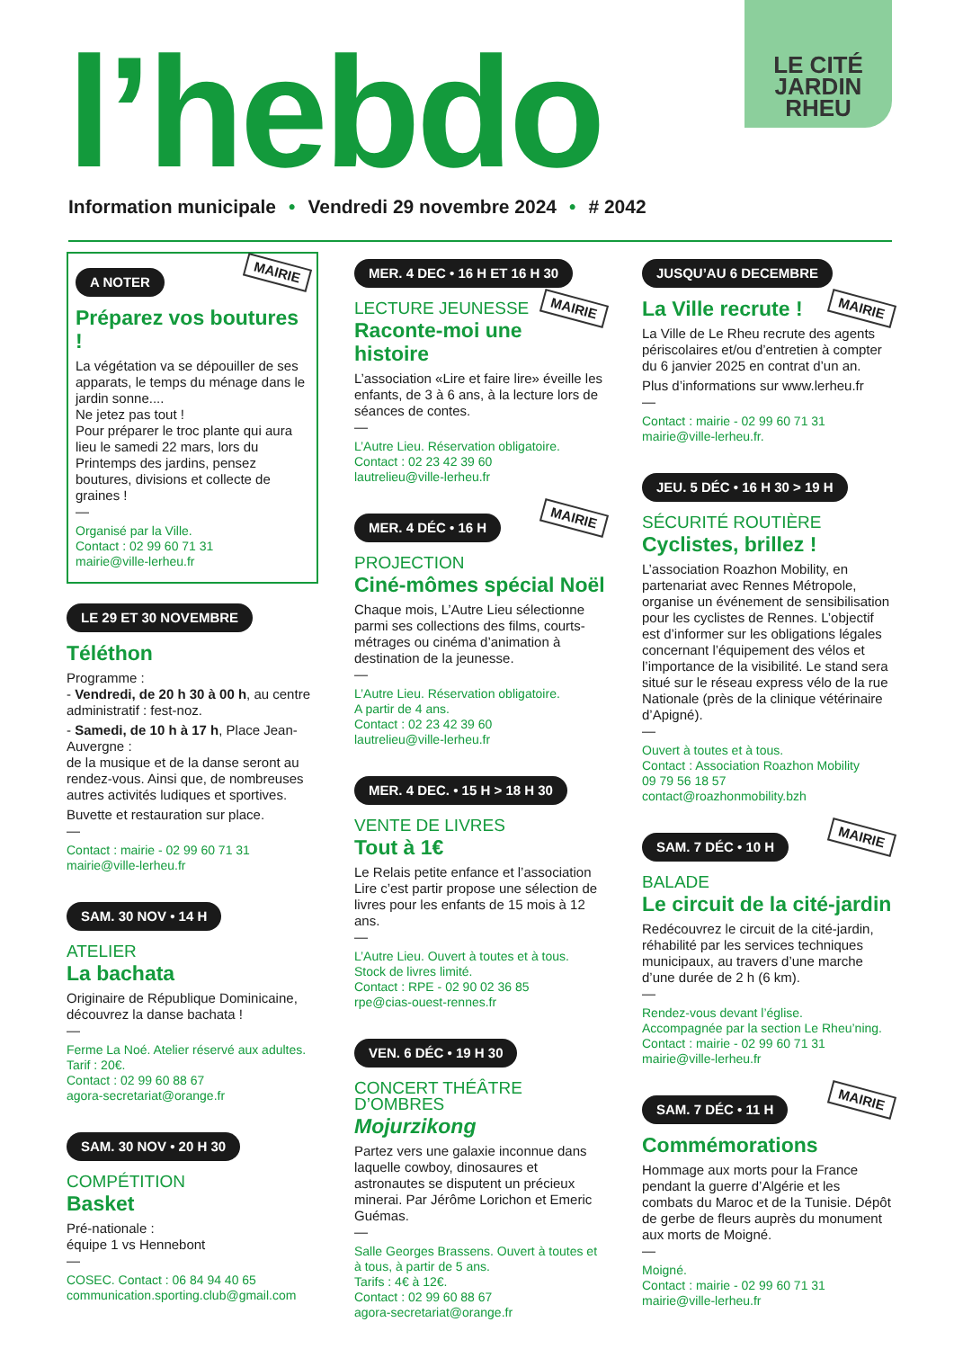LE CITÉ JARDIN
RHEU
l’hebdo
Information municipale • Vendredi 29 novembre 2024 • # 2042
MAIRIE
A NOTER
Préparez vos boutures !
La végétation va se dépouiller de ses apparats, le temps du ménage dans le jardin sonne....
Ne jetez pas tout !
Pour préparer le troc plante qui aura lieu le samedi 22 mars, lors du Printemps des jardins, pensez boutures, divisions et collecte de graines !
—
Organisé par la Ville.
Contact : 02 99 60 71 31
mairie@ville-lerheu.fr
LE 29 ET 30 NOVEMBRE
Téléthon
Programme :
- Vendredi, de 20 h 30 à 00 h, au centre administratif : fest-noz.
- Samedi, de 10 h à 17 h, Place Jean-Auvergne :
de la musique et de la danse seront au rendez-vous. Ainsi que, de nombreuses autres activités ludiques et sportives.
Buvette et restauration sur place.
—
Contact : mairie - 02 99 60 71 31
mairie@ville-lerheu.fr
SAM. 30 NOV • 14 H
ATELIER
La bachata
Originaire de République Dominicaine, découvrez la danse bachata !
—
Ferme La Noé. Atelier réservé aux adultes. Tarif : 20€.
Contact : 02 99 60 88 67
agora-secretariat@orange.fr
SAM. 30 NOV • 20 H 30
COMPÉTITION
Basket
Pré-nationale :
équipe 1 vs Hennebont
—
COSEC. Contact : 06 84 94 40 65
communication.sporting.club@gmail.com
MER. 4 DEC • 16 H ET 16 H 30
MAIRIE
LECTURE JEUNESSE
Raconte-moi une histoire
L’association «Lire et faire lire» éveille les enfants, de 3 à 6 ans, à la lecture lors de séances de contes.
—
L’Autre Lieu. Réservation obligatoire.
Contact : 02 23 42 39 60
lautrelieu@ville-lerheu.fr
MER. 4 DÉC • 16 H
MAIRIE
PROJECTION
Ciné-mômes spécial Noël
Chaque mois, L’Autre Lieu sélectionne parmi ses collections des films, courts-métrages ou cinéma d’animation à destination de la jeunesse.
—
L’Autre Lieu. Réservation obligatoire.
A partir de 4 ans.
Contact : 02 23 42 39 60
lautrelieu@ville-lerheu.fr
MER. 4 DEC. • 15 H > 18 H 30
VENTE DE LIVRES
Tout à 1€
Le Relais petite enfance et l’association Lire c’est partir propose une sélection de livres pour les enfants de 15 mois à 12 ans.
—
L’Autre Lieu. Ouvert à toutes et à tous.
Stock de livres limité.
Contact : RPE - 02 90 02 36 85
rpe@cias-ouest-rennes.fr
VEN. 6 DÉC • 19 H 30
CONCERT THÉÂTRE D’OMBRES
Mojurzikong
Partez vers une galaxie inconnue dans laquelle cowboy, dinosaures et astronautes se disputent un précieux minerai. Par Jérôme Lorichon et Emeric Guémas.
—
Salle Georges Brassens. Ouvert à toutes et à tous, à partir de 5 ans.
Tarifs : 4€ à 12€.
Contact : 02 99 60 88 67
agora-secretariat@orange.fr
JUSQU’AU 6 DECEMBRE
MAIRIE
La Ville recrute !
La Ville de Le Rheu recrute des agents périscolaires et/ou d’entretien à compter du 6 janvier 2025 en contrat d’un an.
Plus d’informations sur www.lerheu.fr
—
Contact : mairie - 02 99 60 71 31
mairie@ville-lerheu.fr.
JEU. 5 DÉC • 16 H 30 > 19 H
SÉCURITÉ ROUTIÈRE
Cyclistes, brillez !
L’association Roazhon Mobility, en partenariat avec Rennes Métropole, organise un événement de sensibilisation pour les cyclistes de Rennes. L’objectif est d’informer sur les obligations légales concernant l’équipement des vélos et l’importance de la visibilité. Le stand sera situé sur le réseau express vélo de la rue Nationale (près de la clinique vétérinaire d’Apigné).
—
Ouvert à toutes et à tous.
Contact : Association Roazhon Mobility
09 79 56 18 57
contact@roazhonmobility.bzh
SAM. 7 DÉC • 10 H
MAIRIE
BALADE
Le circuit de la cité-jardin
Redécouvrez le circuit de la cité-jardin, réhabilité par les services techniques municipaux, au travers d’une marche d’une durée de 2 h (6 km).
—
Rendez-vous devant l’église.
Accompagnée par la section Le Rheu’ning.
Contact : mairie - 02 99 60 71 31
mairie@ville-lerheu.fr
SAM. 7 DÉC • 11 H
MAIRIE
Commémorations
Hommage aux morts pour la France pendant la guerre d’Algérie et les combats du Maroc et de la Tunisie. Dépôt de gerbe de fleurs auprès du monument aux morts de Moigné.
—
Moigné.
Contact : mairie - 02 99 60 71 31
mairie@ville-lerheu.fr